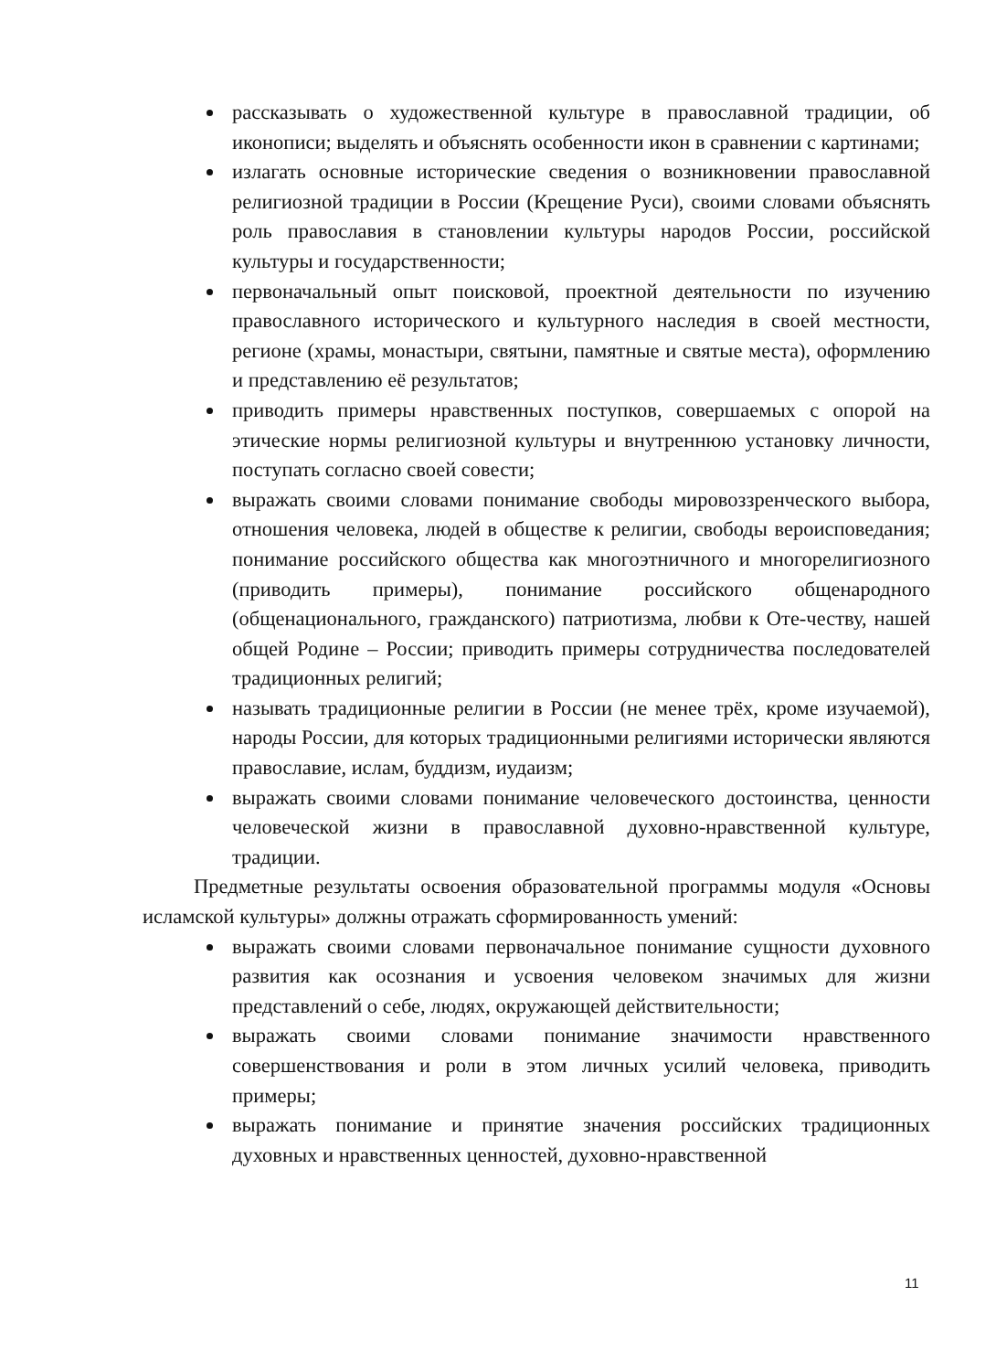рассказывать о художественной культуре в православной традиции, об иконописи; выделять и объяснять особенности икон в сравнении с картинами;
излагать основные исторические сведения о возникновении православной религиозной традиции в России (Крещение Руси), своими словами объяснять роль православия в становлении культуры народов России, российской культуры и государственности;
первоначальный опыт поисковой, проектной деятельности по изучению православного исторического и культурного наследия в своей местности, регионе (храмы, монастыри, святыни, памятные и святые места), оформлению и представлению её результатов;
приводить примеры нравственных поступков, совершаемых с опорой на этические нормы религиозной культуры и внутреннюю установку личности, поступать согласно своей совести;
выражать своими словами понимание свободы мировоззренческого выбора, отношения человека, людей в обществе к религии, свободы вероисповедания; понимание российского общества как многоэтничного и многорелигиозного (приводить примеры), понимание российского общенародного (общенационального, гражданского) патриотизма, любви к Оте-честву, нашей общей Родине – России; приводить примеры сотрудничества последователей традиционных религий;
называть традиционные религии в России (не менее трёх, кроме изучаемой), народы России, для которых традиционными религиями исторически являются православие, ислам, буддизм, иудаизм;
выражать своими словами понимание человеческого достоинства, ценности человеческой жизни в православной духовно-нравственной культуре, традиции.
Предметные результаты освоения образовательной программы модуля «Основы исламской культуры» должны отражать сформированность умений:
выражать своими словами первоначальное понимание сущности духовного развития как осознания и усвоения человеком значимых для жизни представлений о себе, людях, окружающей действительности;
выражать своими словами понимание значимости нравственного совершенствования и роли в этом личных усилий человека, приводить примеры;
выражать понимание и принятие значения российских традиционных духовных и нравственных ценностей, духовно-нравственной
11